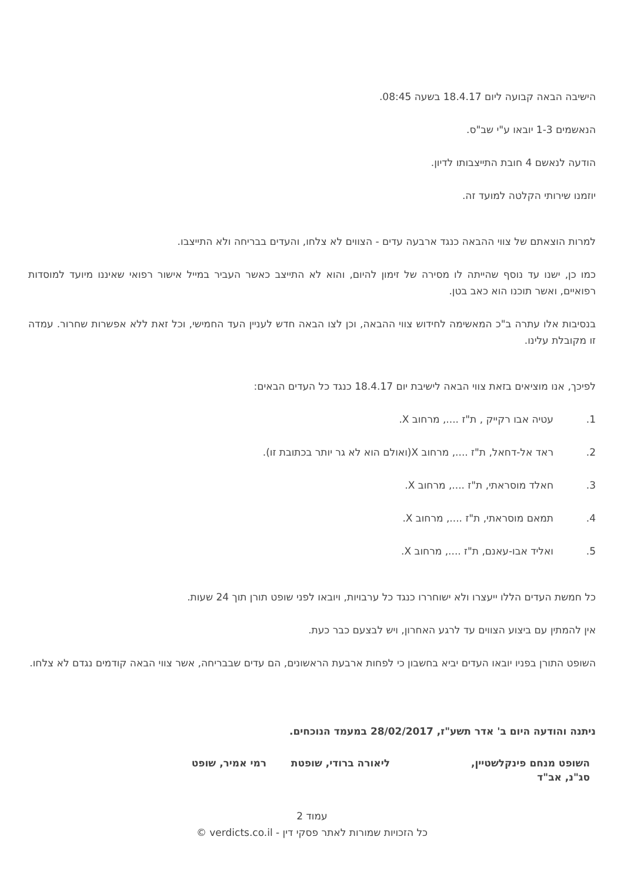הישיבה הבאה קבועה ליום 18.4.17 בשעה 08:45.
הנאשמים 1-3 יובאו ע"י שב"ס.
הודעה לנאשם 4 חובת התייצבותו לדיון.
יוזמנו שירותי הקלטה למועד זה.
למרות הוצאתם של צווי ההבאה כנגד ארבעה עדים - הצווים לא צלחו, והעדים בבריחה ולא התייצבו.
כמו כן, ישנו עד נוסף שהייתה לו מסירה של זימון להיום, והוא לא התייצב כאשר העביר במייל אישור רפואי שאיננו מיועד למוסדות רפואיים, ואשר תוכנו הוא כאב בטן.
בנסיבות אלו עתרה ב"כ המאשימה לחידוש צווי ההבאה, וכן לצו הבאה חדש לעניין העד החמישי, וכל זאת ללא אפשרות שחרור. עמדה זו מקובלת עלינו.
לפיכך, אנו מוציאים בזאת צווי הבאה לישיבת יום 18.4.17 כנגד כל העדים הבאים:
1. עטיה אבו רקייק , ת"ז ...., מרחוב X.
2. ראד אל-דחאל, ת"ז ...., מרחוב X(ואולם הוא לא גר יותר בכתובת זו).
3. חאלד מוסראתי, ת"ז ...., מרחוב X.
4. תמאם מוסראתי, ת"ז ...., מרחוב X.
5. ואליד אבו-עאנם, ת"ז ...., מרחוב X.
כל חמשת העדים הללו ייעצרו ולא ישוחררו כנגד כל ערבויות, ויובאו לפני שופט תורן תוך 24 שעות.
אין להמתין עם ביצוע הצווים עד לרגע האחרון, ויש לבצעם כבר כעת.
השופט התורן בפניו יובאו העדים יביא בחשבון כי לפחות ארבעת הראשונים, הם עדים שבבריחה, אשר צווי הבאה קודמים נגדם לא צלחו.
ניתנה והודעה היום ב' אדר תשע"ז, 28/02/2017 במעמד הנוכחים.
השופט מנחם פינקלשטיין, סג"נ, אב"ד
ליאורה ברודי, שופטת רמי אמיר, שופט
עמוד 2
כל הזכויות שמורות לאתר פסקי דין - verdicts.co.il ©